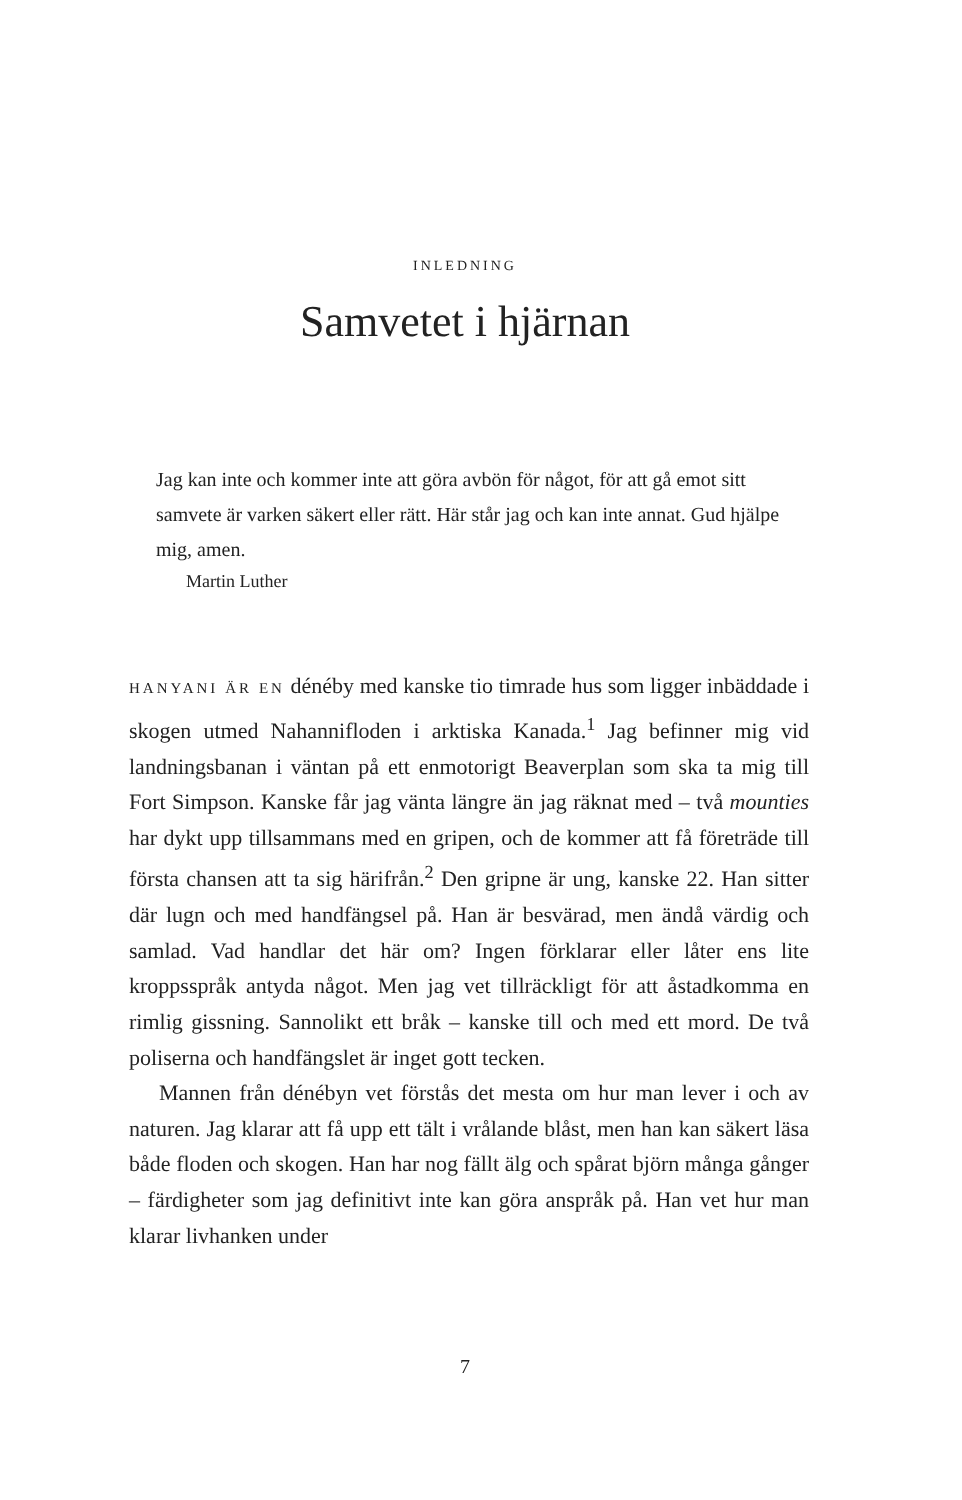INLEDNING
Samvetet i hjärnan
Jag kan inte och kommer inte att göra avbön för något, för att gå emot sitt samvete är varken säkert eller rätt. Här står jag och kan inte annat. Gud hjälpe mig, amen.
Martin Luther
HANYANI ÄR EN dénéby med kanske tio timrade hus som ligger inbäddade i skogen utmed Nahannifloden i arktiska Kanada.<sup>1</sup> Jag befinner mig vid landningsbanan i väntan på ett enmotorigt Beaverplan som ska ta mig till Fort Simpson. Kanske får jag vänta längre än jag räknat med – två mounties har dykt upp tillsammans med en gripen, och de kommer att få företräde till första chansen att ta sig härifrån.<sup>2</sup> Den gripne är ung, kanske 22. Han sitter där lugn och med handfängsel på. Han är besvärad, men ändå värdig och samlad. Vad handlar det här om? Ingen förklarar eller låter ens lite kroppsspråk antyda något. Men jag vet tillräckligt för att åstadkomma en rimlig gissning. Sannolikt ett bråk – kanske till och med ett mord. De två poliserna och handfängslet är inget gott tecken.
Mannen från dénébyn vet förstås det mesta om hur man lever i och av naturen. Jag klarar att få upp ett tält i vrålande blåst, men han kan säkert läsa både floden och skogen. Han har nog fällt älg och spårat björn många gånger – färdigheter som jag definitivt inte kan göra anspråk på. Han vet hur man klarar livhanken under
7